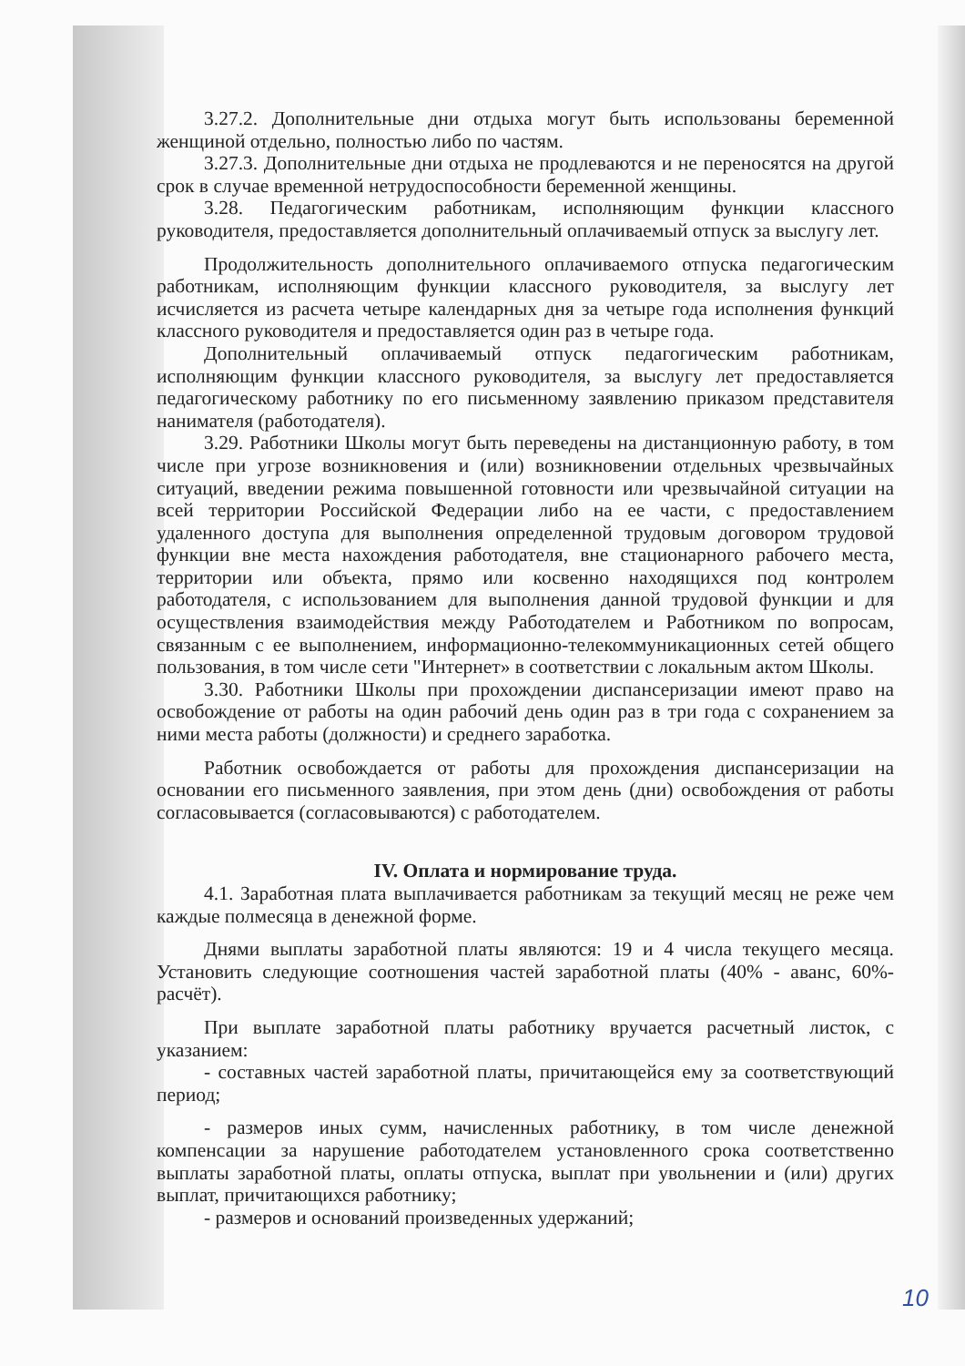3.27.2. Дополнительные дни отдыха могут быть использованы беременной женщиной отдельно, полностью либо по частям.
3.27.3. Дополнительные дни отдыха не продлеваются и не переносятся на другой срок в случае временной нетрудоспособности беременной женщины.
3.28. Педагогическим работникам, исполняющим функции классного руководителя, предоставляется дополнительный оплачиваемый отпуск за выслугу лет.
Продолжительность дополнительного оплачиваемого отпуска педагогическим работникам, исполняющим функции классного руководителя, за выслугу лет исчисляется из расчета четыре календарных дня за четыре года исполнения функций классного руководителя и предоставляется один раз в четыре года.
Дополнительный оплачиваемый отпуск педагогическим работникам, исполняющим функции классного руководителя, за выслугу лет предоставляется педагогическому работнику по его письменному заявлению приказом представителя нанимателя (работодателя).
3.29. Работники Школы могут быть переведены на дистанционную работу, в том числе при угрозе возникновения и (или) возникновении отдельных чрезвычайных ситуаций, введении режима повышенной готовности или чрезвычайной ситуации на всей территории Российской Федерации либо на ее части, с предоставлением удаленного доступа для выполнения определенной трудовым договором трудовой функции вне места нахождения работодателя, вне стационарного рабочего места, территории или объекта, прямо или косвенно находящихся под контролем работодателя, с использованием для выполнения данной трудовой функции и для осуществления взаимодействия между Работодателем и Работником по вопросам, связанным с ее выполнением, информационно-телекоммуникационных сетей общего пользования, в том числе сети "Интернет» в соответствии с локальным актом Школы.
3.30. Работники Школы при прохождении диспансеризации имеют право на освобождение от работы на один рабочий день один раз в три года с сохранением за ними места работы (должности) и среднего заработка.
Работник освобождается от работы для прохождения диспансеризации на основании его письменного заявления, при этом день (дни) освобождения от работы согласовывается (согласовываются) с работодателем.
IV. Оплата и нормирование труда.
4.1. Заработная плата выплачивается работникам за текущий месяц не реже чем каждые полмесяца в денежной форме.
Днями выплаты заработной платы являются: 19 и 4 числа текущего месяца. Установить следующие соотношения частей заработной платы (40% - аванс, 60%-расчёт).
При выплате заработной платы работнику вручается расчетный листок, с указанием:
- составных частей заработной платы, причитающейся ему за соответствующий период;
- размеров иных сумм, начисленных работнику, в том числе денежной компенсации за нарушение работодателем установленного срока соответственно выплаты заработной платы, оплаты отпуска, выплат при увольнении и (или) других выплат, причитающихся работнику;
- размеров и оснований произведенных удержаний;
10